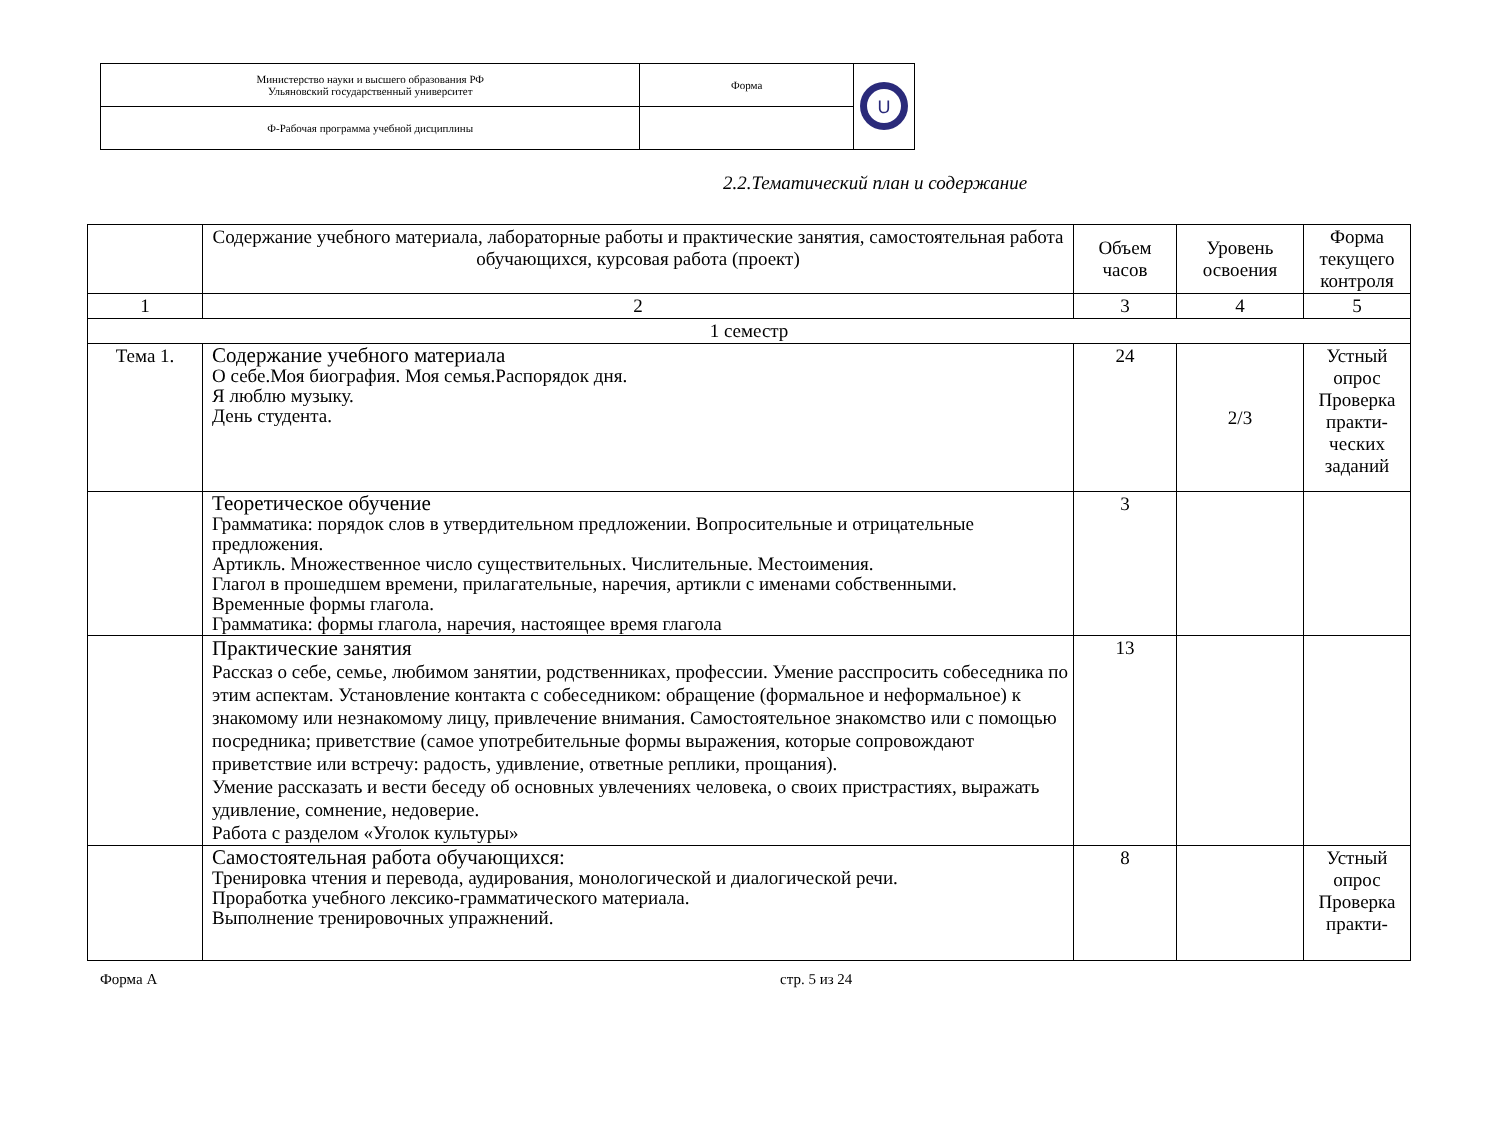| Министерство науки и высшего образования РФ Ульяновский государственный университет | Форма | U |
| Ф-Рабочая программа учебной дисциплины | | |
2.2.Тематический план и содержание
| | Содержание учебного материала, лабораторные работы и практические занятия, самостоятельная работа обучающихся, курсовая работа (проект) | Объем часов | Уровень освоения | Форма текущего контроля |
| --- | --- | --- | --- | --- |
| 1 | 2 | 3 | 4 | 5 |
| 1 семестр | | | | |
| Тема 1. | Содержание учебного материала О себе.Моя биография. Моя семья.Распорядок дня. Я люблю музыку. День студента. | 24 | 2/3 | Устный опрос Проверка практи-ческих заданий |
| | Теоретическое обучение Грамматика: порядок слов в утвердительном предложении. Вопросительные и отрицательные предложения. Артикль. Множественное число существительных. Числительные. Местоимения. Глагол в прошедшем времени, прилагательные, наречия, артикли с именами собственными. Временные формы глагола. Грамматика: формы глагола, наречия, настоящее время глагола | 3 | | |
| | Практические занятия Рассказ о себе, семье, любимом занятии, родственниках, профессии. Умение расспросить собеседника по этим аспектам. Установление контакта с собеседником: обращение (формальное и неформальное) к знакомому или незнакомому лицу, привлечение внимания. Самостоятельное знакомство или с помощью посредника; приветствие (самое употребительные формы выражения, которые сопровождают приветствие или встречу: радость, удивление, ответные реплики, прощания). Умение рассказать и вести беседу об основных увлечениях человека, о своих пристрастиях, выражать удивление, сомнение, недоверие. Работа с разделом «Уголок культуры» | 13 | | |
| | Самостоятельная работа обучающихся: Тренировка чтения и перевода, аудирования, монологической и диалогической речи. Проработка учебного лексико-грамматического материала. Выполнение тренировочных упражнений. | 8 | | Устный опрос Проверка практи- |
Форма А стр. 5 из 24